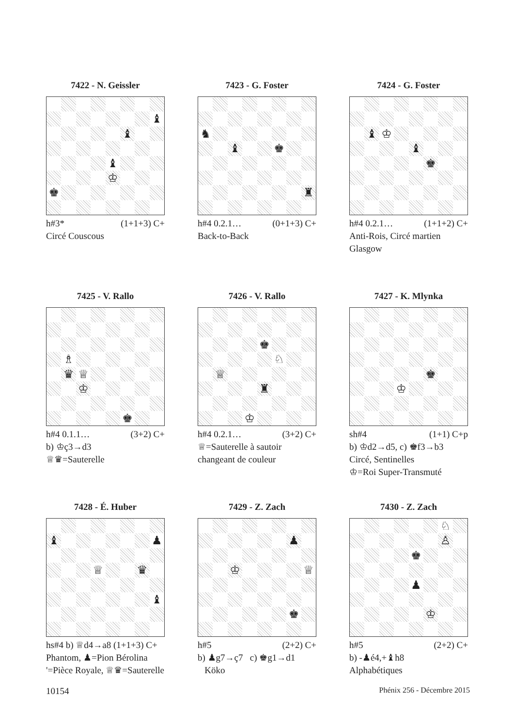7422 - N. Geissler
♝ ♝ ♝ ♔ ♚
h#3* (1+1+3) C+
Circé Couscous
7423 - G. Foster
♞ ♝ ♚ ♜
h#4 0.2.1… (0+1+3) C+
Back-to-Back
7424 - G. Foster
♝ ♔ ♝ ♚
h#4 0.2.1… (1+1+2) C+
Anti-Rois, Circé martien
Glasgow
7425 - V. Rallo
♗ ♛ ♕ ♔ ♚
h#4 0.1.1… (3+2) C+
b) ♔ç3→d3
♕♛=Sauterelle
7426 - V. Rallo
♚ ♘ ♕ ♜ ♔
h#4 0.2.1… (3+2) C+
♕=Sauterelle à sautoir changeant de couleur
7427 - K. Mlynka
♚ ♔
sh#4 (1+1) C+p
b) ♔d2→d5, c) ♚f3→b3
Circé, Sentinelles
♔=Roi Super-Transmuté
7428 - É. Huber
♝ ♟ ♕ ♛ ♝
hs#4 b) ♕d4→a8 (1+1+3) C+
Phantom, ♟=Pion Bérolina
'=Pièce Royale, ♕♛=Sauterelle
7429 - Z. Zach
♟ ♔ ♕ ♚
h#5 (2+2) C+
b) ♟g7→ç7 c) ♚g1→d1
Köko
7430 - Z. Zach
♘ ♙ ♚ ♟ ♔
h#5 (2+2) C+
b) -♟é4,+♝h8
Alphabétiques
10154 Phénix 256 - Décembre 2015